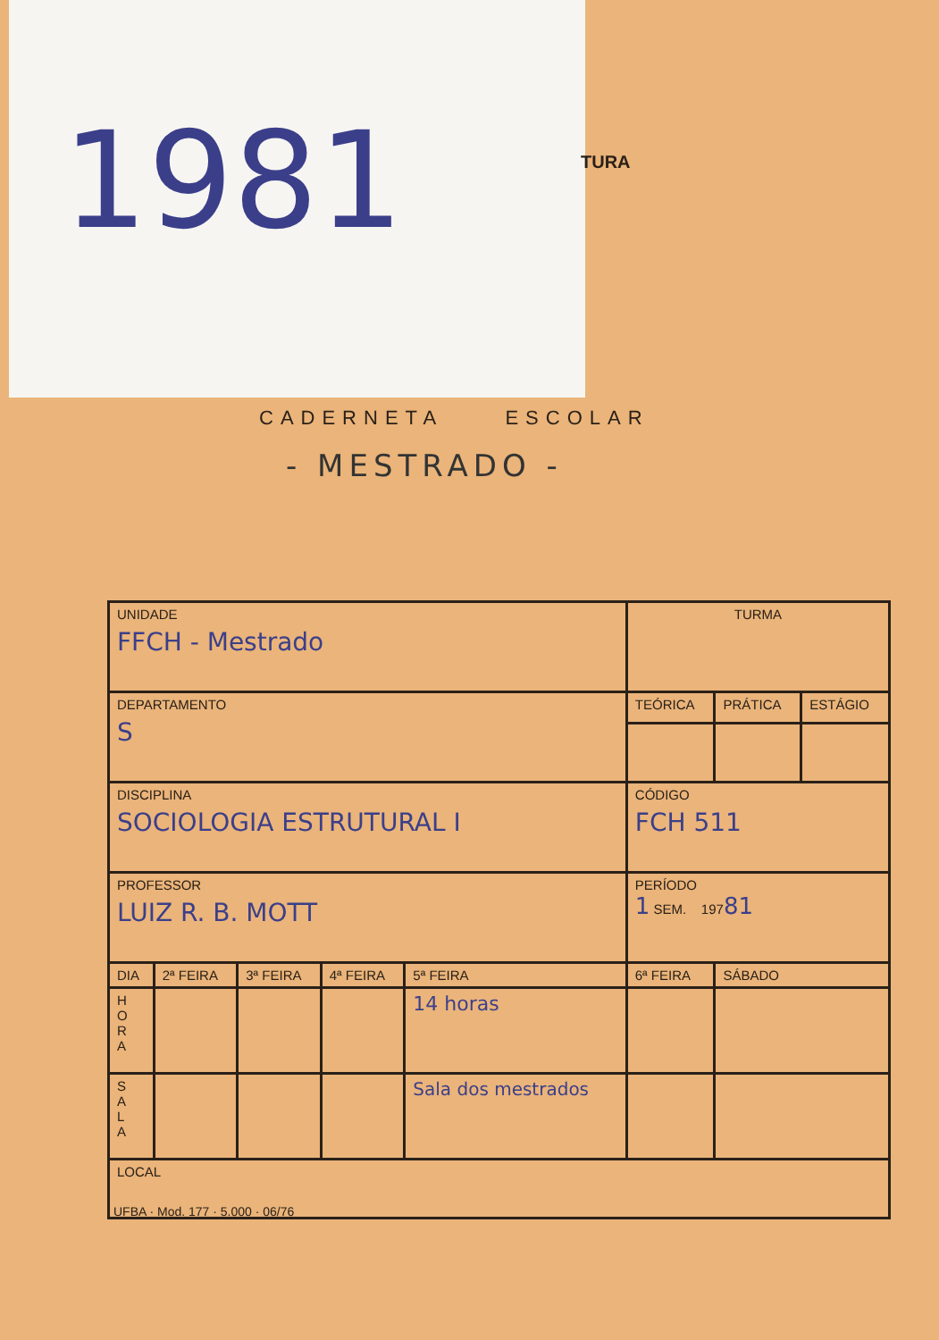1981
TURA
CADERNETA ESCOLAR
- MESTRADO -
| UNIDADE FFCH - Mestrado | | | | | | TURMA | | |
| DEPARTAMENTO S | | | | | | TEÓRICA | PRÁTICA | ESTÁGIO |
| DISCIPLINA SOCIOLOGIA ESTRUTURAL I | | | | | | CÓDIGO FCH 511 | | |
| PROFESSOR LUIZ R. B. MOTT | | | | | | PERÍODO 1 SEM. 197 81 | | |
| DIA | 2ª FEIRA | 3ª FEIRA | 4ª FEIRA | 5ª FEIRA | 6ª FEIRA | | SÁBADO | |
| H O R A | | | | 14 horas | | | | |
| S A L A | | | | Sala dos mestrados | | | | |
| LOCAL | | | | | | | | |
UFBA · Mod. 177 · 5.000 · 06/76